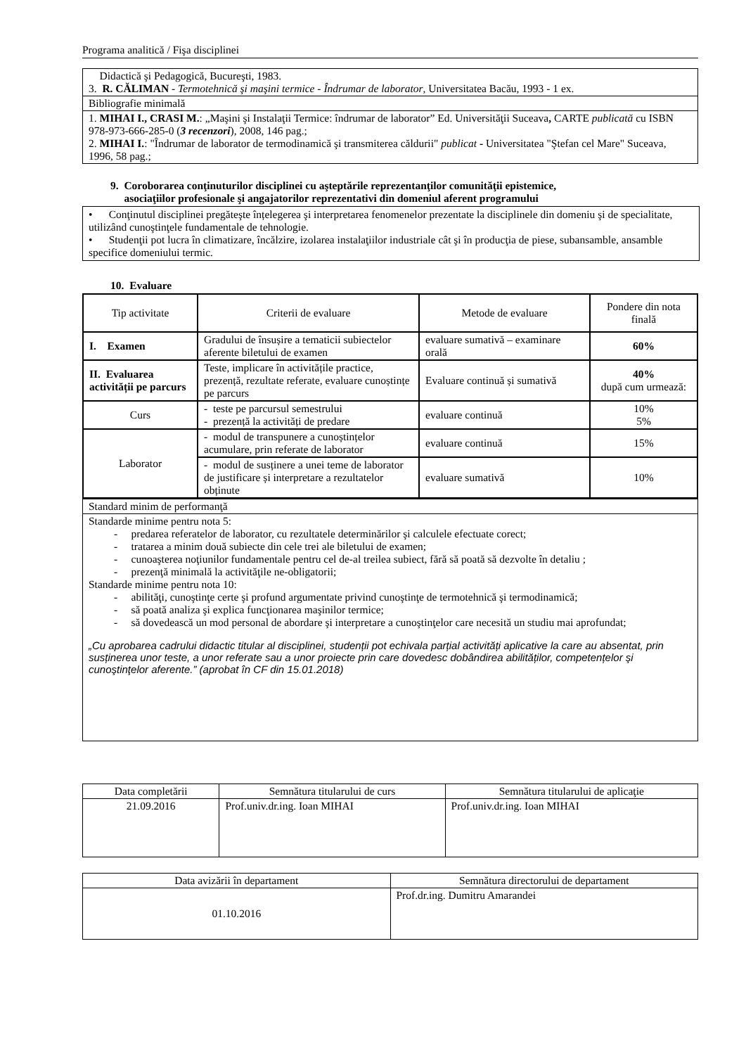Programa analitică / Fişa disciplinei
| Didactică şi Pedagogică, Bucureşti, 1983. 3. R. CĂLIMAN - Termotehnică şi maşini termice - Îndrumar de laborator , Universitatea Bacău, 1993 - 1 ex. |
| Bibliografie minimală |
| 1. MIHAI I., CRASI M. : „Maşini şi Instalaţii Termice: îndrumar de laborator” Ed. Universităţii Suceava , CARTE publicată cu ISBN 978-973-666-285-0 ( 3 recenzori ), 2008, 146 pag.; 2. MIHAI I. : "Îndrumar de laborator de termodinamică şi transmiterea căldurii" publicat - Universitatea "Ştefan cel Mare" Suceava, 1996, 58 pag.; |
9. Coroborarea conţinuturilor disciplinei cu aşteptările reprezentanţilor comunităţii epistemice,
asociaţiilor profesionale şi angajatorilor reprezentativi din domeniul aferent programului
• Conţinutul disciplinei pregăteşte înțelegerea şi interpretarea fenomenelor prezentate la disciplinele din domeniu şi de specialitate, utilizând cunoştinţele fundamentale de tehnologie.
• Studenţii pot lucra în climatizare, încălzire, izolarea instalaţiilor industriale cât şi în producţia de piese, subansamble, ansamble specifice domeniului termic.
10. Evaluare
| Tip activitate | Criterii de evaluare | Metode de evaluare | Pondere din nota finală |
| --- | --- | --- | --- |
| I. Examen | Gradului de însușire a tematicii subiectelor aferente biletului de examen | evaluare sumativă – examinare orală | 60% |
| II. Evaluarea activității pe parcurs | Teste, implicare în activitățile practice, prezență, rezultate referate, evaluare cunoștințe pe parcurs | Evaluare continuă și sumativă | 40% după cum urmează: |
| Curs | - teste pe parcursul semestrului - prezență la activități de predare | evaluare continuă | 10% 5% |
| Laborator | - modul de transpunere a cunoștințelor acumulare, prin referate de laborator | evaluare continuă | 15% |
| | - modul de susținere a unei teme de laborator de justificare și interpretare a rezultatelor obținute | evaluare sumativă | 10% |
| Standard minim de performanţă |
| Standarde minime pentru nota 5: - predarea referatelor de laborator, cu rezultatele determinărilor şi calculele efectuate corect; - tratarea a minim două subiecte din cele trei ale biletului de examen; - cunoaşterea noţiunilor fundamentale pentru cel de-al treilea subiect, fără să poată să dezvolte în detaliu ; - prezenţă minimală la activităţile ne-obligatorii; Standarde minime pentru nota 10: - abilităţi, cunoştinţe certe şi profund argumentate privind cunoştinţe de termotehnică şi termodinamică; - să poată analiza şi explica funcţionarea maşinilor termice; - să dovedească un mod personal de abordare şi interpretare a cunoştinţelor care necesită un studiu mai aprofundat; „Cu aprobarea cadrului didactic titular al disciplinei, studenții pot echivala parțial activități aplicative la care au absentat, prin susținerea unor teste, a unor referate sau a unor proiecte prin care dovedesc dobândirea abilităților, competențelor şi cunoştinţelor aferente.” (aprobat în CF din 15.01.2018) |
| Data completării | Semnătura titularului de curs | Semnătura titularului de aplicaţie |
| 21.09.2016 | Prof.univ.dr.ing. Ioan MIHAI | Prof.univ.dr.ing. Ioan MIHAI |
| Data avizării în departament | Semnătura directorului de departament |
| 01.10.2016 | Prof.dr.ing. Dumitru Amarandei |